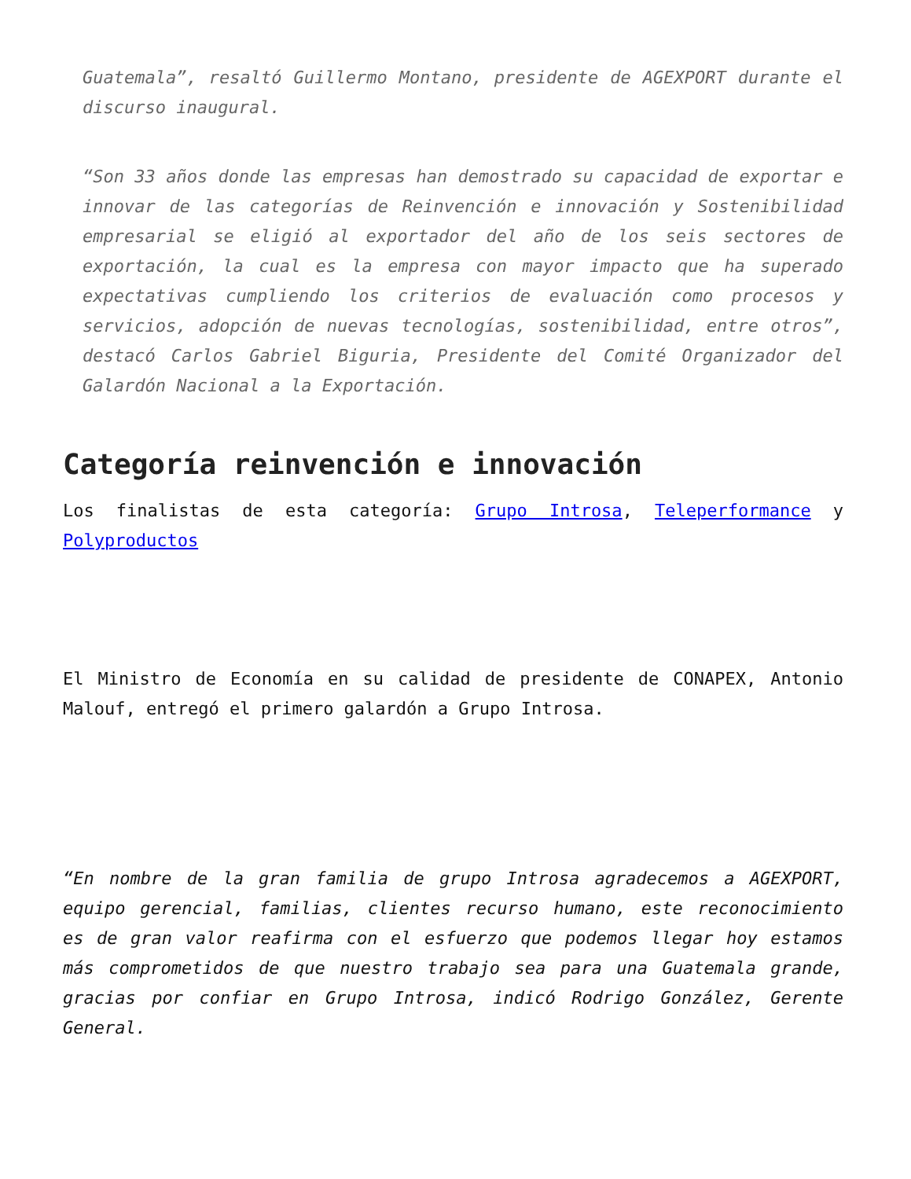Guatemala”, resaltó Guillermo Montano, presidente de AGEXPORT durante el discurso inaugural.
“Son 33 años donde las empresas han demostrado su capacidad de exportar e innovar de las categorías de Reinvención e innovación y Sostenibilidad empresarial se eligió al exportador del año de los seis sectores de exportación, la cual es la empresa con mayor impacto que ha superado expectativas cumpliendo los criterios de evaluación como procesos y servicios, adopción de nuevas tecnologías, sostenibilidad, entre otros”, destacó Carlos Gabriel Biguria, Presidente del Comité Organizador del Galardón Nacional a la Exportación.
Categoría reinvención e innovación
Los finalistas de esta categoría: Grupo Introsa, Teleperformance y Polyproductos
El Ministro de Economía en su calidad de presidente de CONAPEX, Antonio Malouf, entregó el primero galardón a Grupo Introsa.
“En nombre de la gran familia de grupo Introsa agradecemos a AGEXPORT, equipo gerencial, familias, clientes recurso humano, este reconocimiento es de gran valor reafirma con el esfuerzo que podemos llegar hoy estamos más comprometidos de que nuestro trabajo sea para una Guatemala grande, gracias por confiar en Grupo Introsa, indicó Rodrigo González, Gerente General.